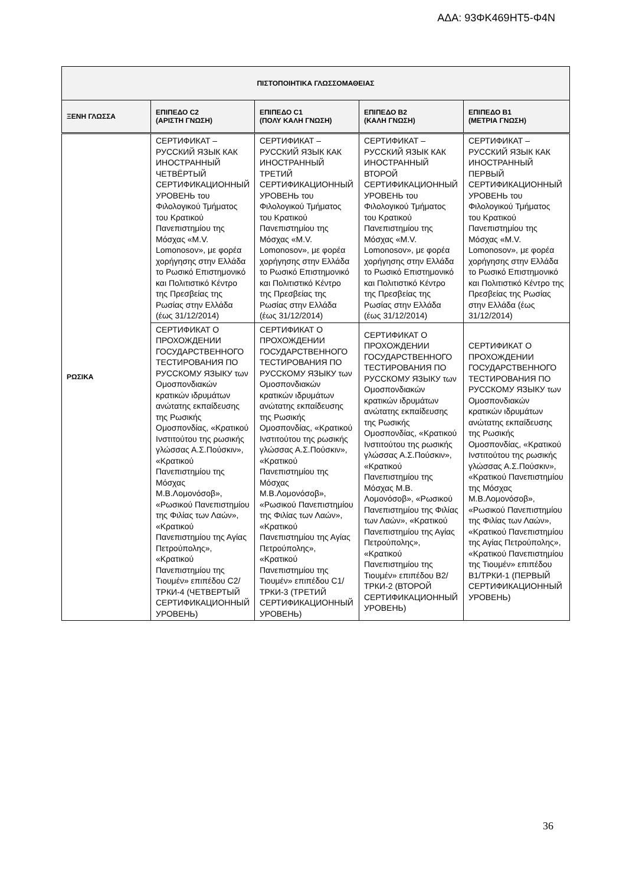ΑΔΑ: 93ΦΚ469ΗΤ5-Φ4Ν
| ΠΙΣΤΟΠΟΙΗΤΙΚΑ ΓΛΩΣΣΟΜΑΘΕΙΑΣ | | | | |
| --- | --- | --- | --- | --- |
| ΞΕΝΗ ΓΛΩΣΣΑ | ΕΠΙΠΕΔΟ C2 (ΑΡΙΣΤΗ ΓΝΩΣΗ) | ΕΠΙΠΕΔΟ C1 (ΠΟΛΥ ΚΑΛΗ ΓΝΩΣΗ) | ΕΠΙΠΕΔΟ Β2 (ΚΑΛΗ ΓΝΩΣΗ) | ΕΠΙΠΕΔΟ Β1 (ΜΕΤΡΙΑ ΓΝΩΣΗ) |
| ΡΩΣΙΚΑ | СЕРТИФИКАТ – РУССКИЙ ЯЗЫК КАК ИНОСТРАННЫЙ ЧЕТВЁРТЫЙ СЕРТИФИКАЦИОННЫЙ УРОВЕНЬ του Φιλολογικού Τμήματος του Κρατικού Πανεπιστημίου της Μόσχας «M.V. Lomonosov», με φορέα χορήγησης στην Ελλάδα το Ρωσικό Επιστημονικό και Πολιτιστικό Κέντρο της Πρεσβείας της Ρωσίας στην Ελλάδα (έως 31/12/2014) | СЕРТИФИКАТ – РУССКИЙ ЯЗЫК КАК ИНОСТРАННЫЙ ТРЕТИЙ СЕРТИФИКАЦИОННЫЙ УРОВЕНЬ του Φιλολογικού Τμήματος του Κρατικού Πανεπιστημίου της Μόσχας «M.V. Lomonosov», με φορέα χορήγησης στην Ελλάδα το Ρωσικό Επιστημονικό και Πολιτιστικό Κέντρο της Πρεσβείας της Ρωσίας στην Ελλάδα (έως 31/12/2014) | СЕРТИФИКАТ – РУССКИЙ ЯЗЫК КАК ИНОСТРАННЫЙ ВТОРОЙ СЕРТИФИКАЦИОННЫЙ УРОВЕНЬ του Φιλολογικού Τμήματος του Κρατικού Πανεπιστημίου της Μόσχας «M.V. Lomonosov», με φορέα χορήγησης στην Ελλάδα το Ρωσικό Επιστημονικό και Πολιτιστικό Κέντρο της Πρεσβείας της Ρωσίας στην Ελλάδα (έως 31/12/2014) | СЕРТИФИКАТ – РУССКИЙ ЯЗЫК КАК ИНОСТРАННЫЙ ПЕРВЫЙ СЕРТИФИКАЦИОННЫЙ УРОВЕНЬ του Φιλολογικού Τμήματος του Κρατικού Πανεπιστημίου της Μόσχας «M.V. Lomonosov», με φορέα χορήγησης στην Ελλάδα το Ρωσικό Επιστημονικό και Πολιτιστικό Κέντρο της Πρεσβείας της Ρωσίας στην Ελλάδα (έως 31/12/2014) |
| | СЕРТИФИКАТ О ПРОХОЖДЕНИИ ГОСУДАРСТВЕННОГО ТЕСТИРОВАНИЯ ПО РУССКОМУ ЯЗЫКУ των Ομοσπονδιακών κρατικών ιδρυμάτων ανώτατης εκπαίδευσης της Ρωσικής Ομοσπονδίας, «Κρατικού Ινστιτούτου της ρωσικής γλώσσας Α.Σ.Πούσκιν», «Κρατικού Πανεπιστημίου της Μόσχας Μ.Β.Λομονόσοβ», «Ρωσικού Πανεπιστημίου της Φιλίας των Λαών», «Κρατικού Πανεπιστημίου της Αγίας Πετρούπολης», «Κρατικού Πανεπιστημίου της Τιουμέν» επιπέδου C2/ТРКИ-4 (ЧЕТВЕРТЫЙ СЕРТИФИКАЦИОННЫЙ УРОВЕНЬ) | СЕРТИФИКАТ О ПРОХОЖДЕНИИ ГОСУДАРСТВЕННОГО ТЕСТИРОВАНИЯ ПО РУССКОМУ ЯЗЫКУ των Ομοσπονδιακών κρατικών ιδρυμάτων ανώτατης εκπαίδευσης της Ρωσικής Ομοσπονδίας, «Κρατικού Ινστιτούτου της ρωσικής γλώσσας Α.Σ.Πούσκιν», «Κρατικού Πανεπιστημίου της Μόσχας Μ.Β.Λομονόσοβ», «Ρωσικού Πανεπιστημίου της Φιλίας των Λαών», «Κρατικού Πανεπιστημίου της Αγίας Πετρούπολης», «Κρατικού Πανεπιστημίου της Τιουμέν» επιπέδου C1/ТРКИ-3 (ТРЕТИЙ СЕРТИФИКАЦИОННЫЙ УРОВЕНЬ) | СЕРТИФИКАТ О ПРОХОЖДЕНИИ ГОСУДАРСТВЕННОГО ТЕСТИРОВАНИЯ ПО РУССКОМУ ЯЗЫКУ των Ομοσπονδιακών κρατικών ιδρυμάτων ανώτατης εκπαίδευσης της Ρωσικής Ομοσπονδίας, «Κρατικού Ινστιτούτου της ρωσικής γλώσσας Α.Σ.Πούσκιν», «Κρατικού Πανεπιστημίου της Μόσχας Μ.Β. Λομονόσοβ», «Ρωσικού Πανεπιστημίου της Φιλίας των Λαών», «Κρατικού Πανεπιστημίου της Αγίας Πετρούπολης», «Κρατικού Πανεπιστημίου της Τιουμέν» επιπέδου Β2/ТРКИ-2 (ВТОРОЙ СЕРТИФИКАЦИОННЫЙ УРОВЕНЬ) | СЕРТИФИКАТ О ПРОХОЖДЕНИИ ГОСУДАРСТВЕННОГО ТЕСТИРОВАНИЯ ПО РУССКОМУ ЯЗЫКУ των Ομοσπονδιακών κρατικών ιδρυμάτων ανώτατης εκπαίδευσης της Ρωσικής Ομοσπονδίας, «Κρατικού Ινστιτούτου της ρωσικής γλώσσας Α.Σ.Πούσκιν», «Κρατικού Πανεπιστημίου της Μόσχας Μ.Β.Λομονόσοβ», «Ρωσικού Πανεπιστημίου της Φιλίας των Λαών», «Κρατικού Πανεπιστημίου της Αγίας Πετρούπολης», «Κρατικού Πανεπιστημίου της Τιουμέν» επιπέδου Β1/ТРКИ-1 (ПЕРВЫЙ СЕРТИФИКАЦИОННЫЙ УРОВЕНЬ) |
36